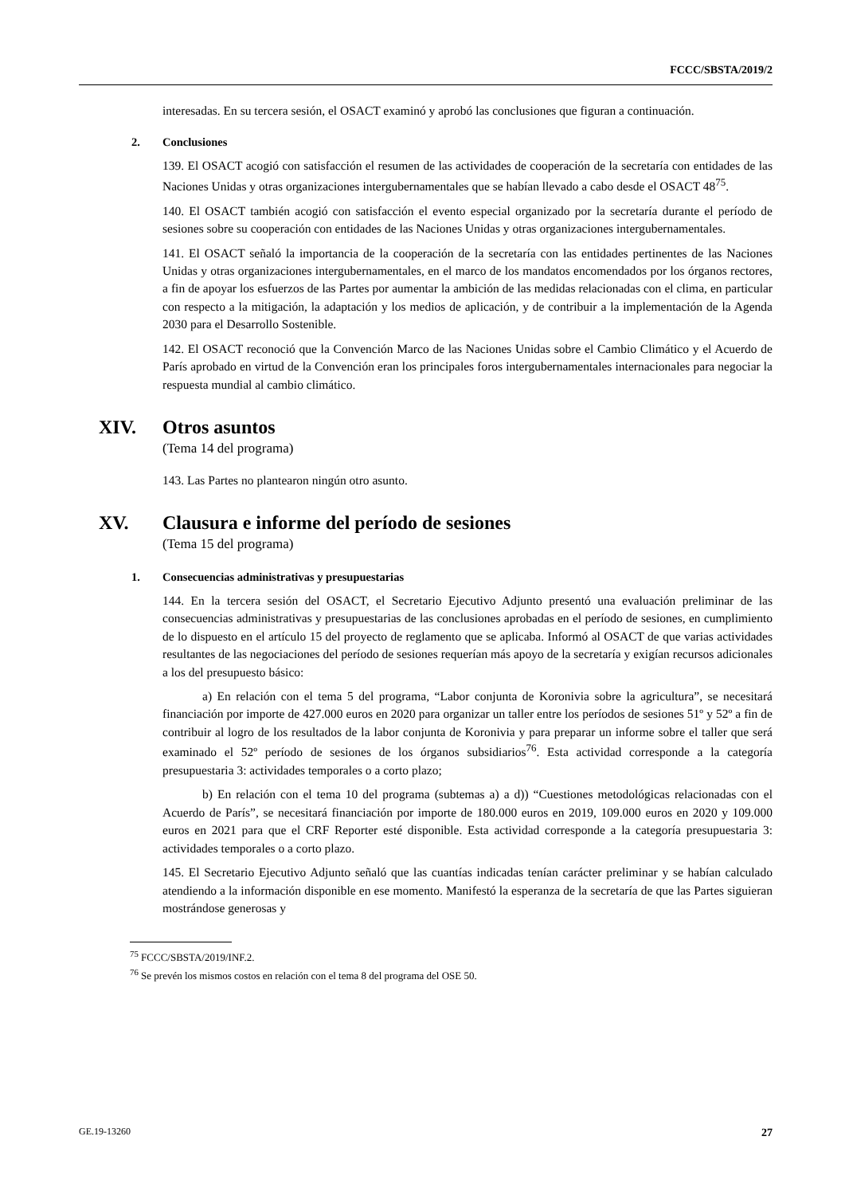FCCC/SBSTA/2019/2
interesadas. En su tercera sesión, el OSACT examinó y aprobó las conclusiones que figuran a continuación.
2. Conclusiones
139. El OSACT acogió con satisfacción el resumen de las actividades de cooperación de la secretaría con entidades de las Naciones Unidas y otras organizaciones intergubernamentales que se habían llevado a cabo desde el OSACT 48<sup>75</sup>.
140. El OSACT también acogió con satisfacción el evento especial organizado por la secretaría durante el período de sesiones sobre su cooperación con entidades de las Naciones Unidas y otras organizaciones intergubernamentales.
141. El OSACT señaló la importancia de la cooperación de la secretaría con las entidades pertinentes de las Naciones Unidas y otras organizaciones intergubernamentales, en el marco de los mandatos encomendados por los órganos rectores, a fin de apoyar los esfuerzos de las Partes por aumentar la ambición de las medidas relacionadas con el clima, en particular con respecto a la mitigación, la adaptación y los medios de aplicación, y de contribuir a la implementación de la Agenda 2030 para el Desarrollo Sostenible.
142. El OSACT reconoció que la Convención Marco de las Naciones Unidas sobre el Cambio Climático y el Acuerdo de París aprobado en virtud de la Convención eran los principales foros intergubernamentales internacionales para negociar la respuesta mundial al cambio climático.
XIV. Otros asuntos
(Tema 14 del programa)
143. Las Partes no plantearon ningún otro asunto.
XV. Clausura e informe del período de sesiones
(Tema 15 del programa)
1. Consecuencias administrativas y presupuestarias
144. En la tercera sesión del OSACT, el Secretario Ejecutivo Adjunto presentó una evaluación preliminar de las consecuencias administrativas y presupuestarias de las conclusiones aprobadas en el período de sesiones, en cumplimiento de lo dispuesto en el artículo 15 del proyecto de reglamento que se aplicaba. Informó al OSACT de que varias actividades resultantes de las negociaciones del período de sesiones requerían más apoyo de la secretaría y exigían recursos adicionales a los del presupuesto básico:
a) En relación con el tema 5 del programa, “Labor conjunta de Koronivia sobre la agricultura”, se necesitará financiación por importe de 427.000 euros en 2020 para organizar un taller entre los períodos de sesiones 51º y 52º a fin de contribuir al logro de los resultados de la labor conjunta de Koronivia y para preparar un informe sobre el taller que será examinado el 52º período de sesiones de los órganos subsidiarios<sup>76</sup>. Esta actividad corresponde a la categoría presupuestaria 3: actividades temporales o a corto plazo;
b) En relación con el tema 10 del programa (subtemas a) a d)) “Cuestiones metodológicas relacionadas con el Acuerdo de París”, se necesitará financiación por importe de 180.000 euros en 2019, 109.000 euros en 2020 y 109.000 euros en 2021 para que el CRF Reporter esté disponible. Esta actividad corresponde a la categoría presupuestaria 3: actividades temporales o a corto plazo.
145. El Secretario Ejecutivo Adjunto señaló que las cuantías indicadas tenían carácter preliminar y se habían calculado atendiendo a la información disponible en ese momento. Manifestó la esperanza de la secretaría de que las Partes siguieran mostrándose generosas y
<sup>75</sup> FCCC/SBSTA/2019/INF.2.
<sup>76</sup> Se prevén los mismos costos en relación con el tema 8 del programa del OSE 50.
GE.19-13260 27